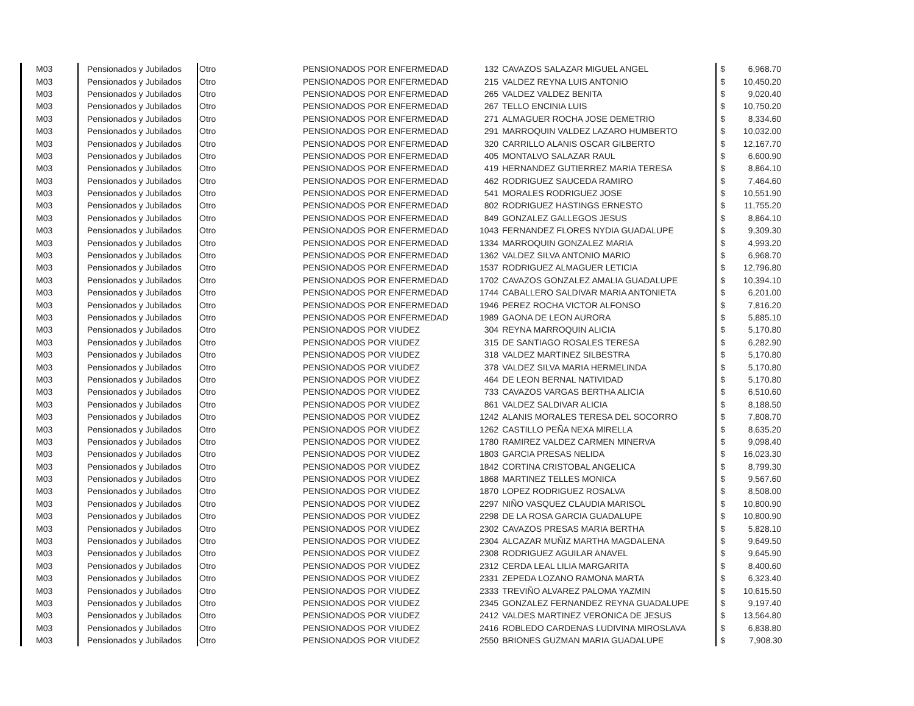| M03 | Pensionados y Jubilados | Otro | PENSIONADOS POR ENFERMEDAD | 132 | CAVAZOS SALAZAR MIGUEL ANGEL | $ | 6,968.70 |
| M03 | Pensionados y Jubilados | Otro | PENSIONADOS POR ENFERMEDAD | 215 | VALDEZ REYNA LUIS ANTONIO | $ | 10,450.20 |
| M03 | Pensionados y Jubilados | Otro | PENSIONADOS POR ENFERMEDAD | 265 | VALDEZ VALDEZ BENITA | $ | 9,020.40 |
| M03 | Pensionados y Jubilados | Otro | PENSIONADOS POR ENFERMEDAD | 267 | TELLO ENCINIA LUIS | $ | 10,750.20 |
| M03 | Pensionados y Jubilados | Otro | PENSIONADOS POR ENFERMEDAD | 271 | ALMAGUER ROCHA JOSE DEMETRIO | $ | 8,334.60 |
| M03 | Pensionados y Jubilados | Otro | PENSIONADOS POR ENFERMEDAD | 291 | MARROQUIN VALDEZ LAZARO HUMBERTO | $ | 10,032.00 |
| M03 | Pensionados y Jubilados | Otro | PENSIONADOS POR ENFERMEDAD | 320 | CARRILLO ALANIS OSCAR GILBERTO | $ | 12,167.70 |
| M03 | Pensionados y Jubilados | Otro | PENSIONADOS POR ENFERMEDAD | 405 | MONTALVO SALAZAR RAUL | $ | 6,600.90 |
| M03 | Pensionados y Jubilados | Otro | PENSIONADOS POR ENFERMEDAD | 419 | HERNANDEZ GUTIERREZ MARIA TERESA | $ | 8,864.10 |
| M03 | Pensionados y Jubilados | Otro | PENSIONADOS POR ENFERMEDAD | 462 | RODRIGUEZ SAUCEDA RAMIRO | $ | 7,464.60 |
| M03 | Pensionados y Jubilados | Otro | PENSIONADOS POR ENFERMEDAD | 541 | MORALES RODRIGUEZ JOSE | $ | 10,551.90 |
| M03 | Pensionados y Jubilados | Otro | PENSIONADOS POR ENFERMEDAD | 802 | RODRIGUEZ HASTINGS ERNESTO | $ | 11,755.20 |
| M03 | Pensionados y Jubilados | Otro | PENSIONADOS POR ENFERMEDAD | 849 | GONZALEZ GALLEGOS JESUS | $ | 8,864.10 |
| M03 | Pensionados y Jubilados | Otro | PENSIONADOS POR ENFERMEDAD | 1043 | FERNANDEZ FLORES NYDIA GUADALUPE | $ | 9,309.30 |
| M03 | Pensionados y Jubilados | Otro | PENSIONADOS POR ENFERMEDAD | 1334 | MARROQUIN GONZALEZ MARIA | $ | 4,993.20 |
| M03 | Pensionados y Jubilados | Otro | PENSIONADOS POR ENFERMEDAD | 1362 | VALDEZ SILVA ANTONIO MARIO | $ | 6,968.70 |
| M03 | Pensionados y Jubilados | Otro | PENSIONADOS POR ENFERMEDAD | 1537 | RODRIGUEZ ALMAGUER LETICIA | $ | 12,796.80 |
| M03 | Pensionados y Jubilados | Otro | PENSIONADOS POR ENFERMEDAD | 1702 | CAVAZOS GONZALEZ AMALIA GUADALUPE | $ | 10,394.10 |
| M03 | Pensionados y Jubilados | Otro | PENSIONADOS POR ENFERMEDAD | 1744 | CABALLERO SALDIVAR MARIA ANTONIETA | $ | 6,201.00 |
| M03 | Pensionados y Jubilados | Otro | PENSIONADOS POR ENFERMEDAD | 1946 | PEREZ ROCHA VICTOR ALFONSO | $ | 7,816.20 |
| M03 | Pensionados y Jubilados | Otro | PENSIONADOS POR ENFERMEDAD | 1989 | GAONA DE LEON AURORA | $ | 5,885.10 |
| M03 | Pensionados y Jubilados | Otro | PENSIONADOS POR VIUDEZ | 304 | REYNA MARROQUIN ALICIA | $ | 5,170.80 |
| M03 | Pensionados y Jubilados | Otro | PENSIONADOS POR VIUDEZ | 315 | DE SANTIAGO ROSALES TERESA | $ | 6,282.90 |
| M03 | Pensionados y Jubilados | Otro | PENSIONADOS POR VIUDEZ | 318 | VALDEZ MARTINEZ SILBESTRA | $ | 5,170.80 |
| M03 | Pensionados y Jubilados | Otro | PENSIONADOS POR VIUDEZ | 378 | VALDEZ SILVA MARIA HERMELINDA | $ | 5,170.80 |
| M03 | Pensionados y Jubilados | Otro | PENSIONADOS POR VIUDEZ | 464 | DE LEON BERNAL NATIVIDAD | $ | 5,170.80 |
| M03 | Pensionados y Jubilados | Otro | PENSIONADOS POR VIUDEZ | 733 | CAVAZOS VARGAS BERTHA ALICIA | $ | 6,510.60 |
| M03 | Pensionados y Jubilados | Otro | PENSIONADOS POR VIUDEZ | 861 | VALDEZ SALDIVAR ALICIA | $ | 8,188.50 |
| M03 | Pensionados y Jubilados | Otro | PENSIONADOS POR VIUDEZ | 1242 | ALANIS MORALES TERESA DEL SOCORRO | $ | 7,808.70 |
| M03 | Pensionados y Jubilados | Otro | PENSIONADOS POR VIUDEZ | 1262 | CASTILLO PEÑA NEXA MIRELLA | $ | 8,635.20 |
| M03 | Pensionados y Jubilados | Otro | PENSIONADOS POR VIUDEZ | 1780 | RAMIREZ VALDEZ CARMEN MINERVA | $ | 9,098.40 |
| M03 | Pensionados y Jubilados | Otro | PENSIONADOS POR VIUDEZ | 1803 | GARCIA PRESAS NELIDA | $ | 16,023.30 |
| M03 | Pensionados y Jubilados | Otro | PENSIONADOS POR VIUDEZ | 1842 | CORTINA CRISTOBAL ANGELICA | $ | 8,799.30 |
| M03 | Pensionados y Jubilados | Otro | PENSIONADOS POR VIUDEZ | 1868 | MARTINEZ TELLES MONICA | $ | 9,567.60 |
| M03 | Pensionados y Jubilados | Otro | PENSIONADOS POR VIUDEZ | 1870 | LOPEZ RODRIGUEZ ROSALVA | $ | 8,508.00 |
| M03 | Pensionados y Jubilados | Otro | PENSIONADOS POR VIUDEZ | 2297 | NIÑO VASQUEZ CLAUDIA MARISOL | $ | 10,800.90 |
| M03 | Pensionados y Jubilados | Otro | PENSIONADOS POR VIUDEZ | 2298 | DE LA ROSA GARCIA GUADALUPE | $ | 10,800.90 |
| M03 | Pensionados y Jubilados | Otro | PENSIONADOS POR VIUDEZ | 2302 | CAVAZOS PRESAS MARIA BERTHA | $ | 5,828.10 |
| M03 | Pensionados y Jubilados | Otro | PENSIONADOS POR VIUDEZ | 2304 | ALCAZAR MUÑIZ MARTHA MAGDALENA | $ | 9,649.50 |
| M03 | Pensionados y Jubilados | Otro | PENSIONADOS POR VIUDEZ | 2308 | RODRIGUEZ AGUILAR ANAVEL | $ | 9,645.90 |
| M03 | Pensionados y Jubilados | Otro | PENSIONADOS POR VIUDEZ | 2312 | CERDA LEAL LILIA MARGARITA | $ | 8,400.60 |
| M03 | Pensionados y Jubilados | Otro | PENSIONADOS POR VIUDEZ | 2331 | ZEPEDA LOZANO RAMONA MARTA | $ | 6,323.40 |
| M03 | Pensionados y Jubilados | Otro | PENSIONADOS POR VIUDEZ | 2333 | TREVIÑO ALVAREZ PALOMA YAZMIN | $ | 10,615.50 |
| M03 | Pensionados y Jubilados | Otro | PENSIONADOS POR VIUDEZ | 2345 | GONZALEZ FERNANDEZ REYNA GUADALUPE | $ | 9,197.40 |
| M03 | Pensionados y Jubilados | Otro | PENSIONADOS POR VIUDEZ | 2412 | VALDES MARTINEZ VERONICA DE JESUS | $ | 13,564.80 |
| M03 | Pensionados y Jubilados | Otro | PENSIONADOS POR VIUDEZ | 2416 | ROBLEDO CARDENAS LUDIVINA MIROSLAVA | $ | 6,838.80 |
| M03 | Pensionados y Jubilados | Otro | PENSIONADOS POR VIUDEZ | 2550 | BRIONES GUZMAN MARIA GUADALUPE | $ | 7,908.30 |